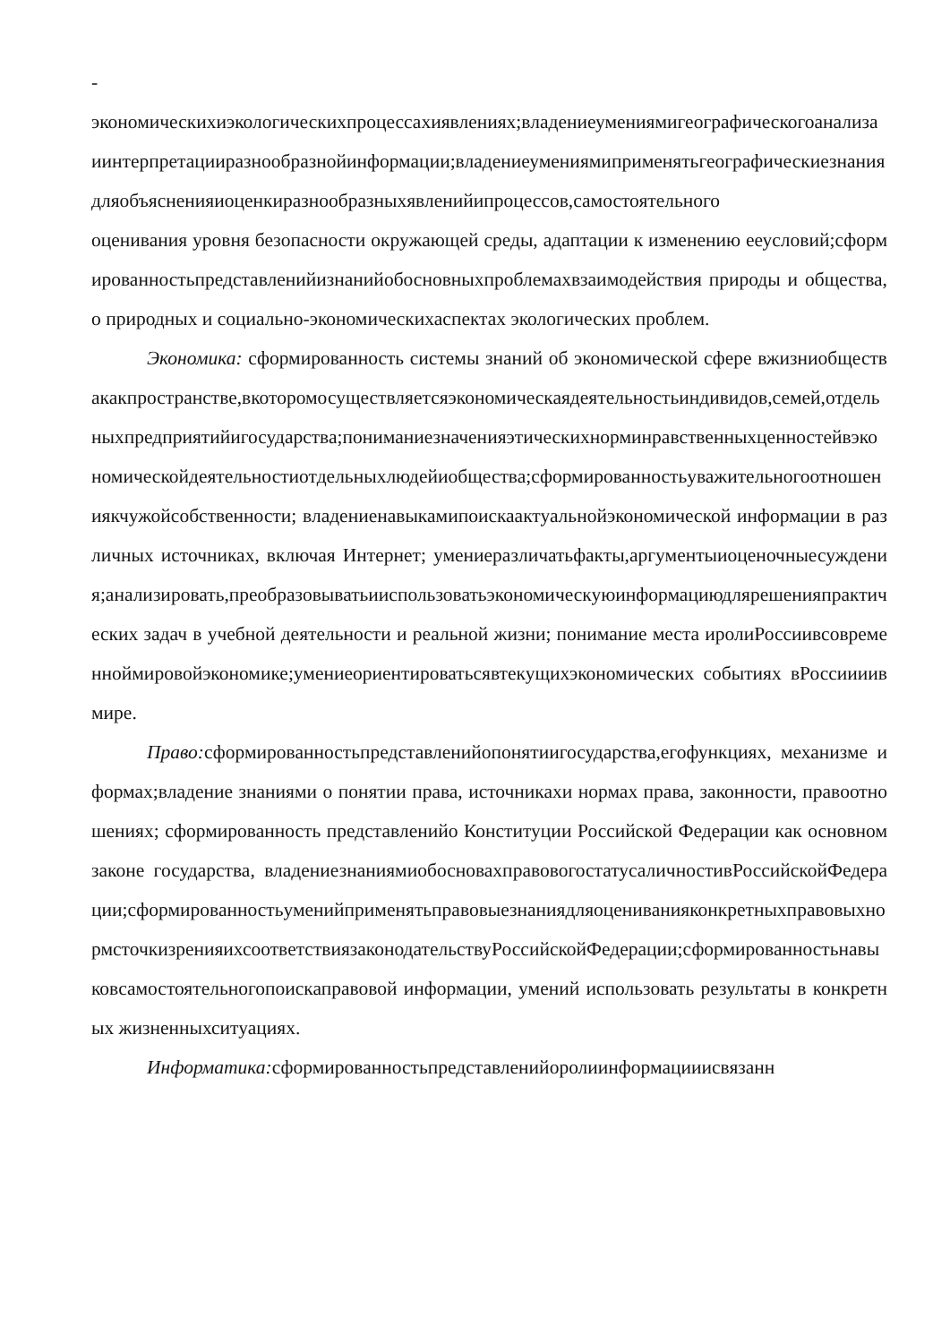-
экономическихиэкологическихпроцессахиявлениях;владениеумениямигеографическогоанализаиинтерпретацииразнообразнойинформации;владениеумениямиприменятьгеографическиезнаниядляобъясненияиоценкиразнообразныхявленийипроцессов,самостоятельного
оценивания уровня безопасности окружающей среды, адаптации к изменению ееусловий;сформированностьпредставленийизнанийобосновныхпроблемахвзаимодействия природы и общества, о природных и социально-экономическихаспектах экологических проблем.
Экономика: сформированность системы знаний об экономической сфере вжизниобществакакпространстве,вкоторомосуществляетсяэкономическаядеятельностьиндивидов,семей,отдельныхпредприятийигосударства;пониманиезначенияэтическихнорминравственныхценностейвэкономическойдеятельностиотдельныхлюдейиобщества;сформированностьуважительногоотношениякчужойсобственности; владениенавыкамипоискаактуальнойэкономической информации в различных источниках, включая Интернет; умениеразличатьфакты,аргументыиоценочныесуждения;анализировать,преобразовыватьииспользоватьэкономическуюинформациюдлярешенияпрактических задач в учебной деятельности и реальной жизни; понимание места иролиРоссиивсовременноймировойэкономике;умениеориентироватьсявтекущихэкономических событиях вРоссиииив мире.
Право: сформированностьпредставленийопонятиигосударства,егофункциях, механизме и формах;владение знаниями о понятии права, источникахи нормах права, законности, правоотношениях; сформированность представленийо Конституции Российской Федерации как основном законе государства, владениезнаниямиобосновахправовогостатусаличностивРоссийскойФедерации;сформированностьуменийприменятьправовыезнаниядляоцениванияконкретныхправовыхнормсточкизренияихсоответствиязаконодательствуРоссийскойФедерации;сформированностьнавыковсамостоятельногопоискаправовой информации, умений использовать результаты в конкретных жизненныхситуациях.
Информатика: сформированностьпредставленийоролиинформацииисвязанн